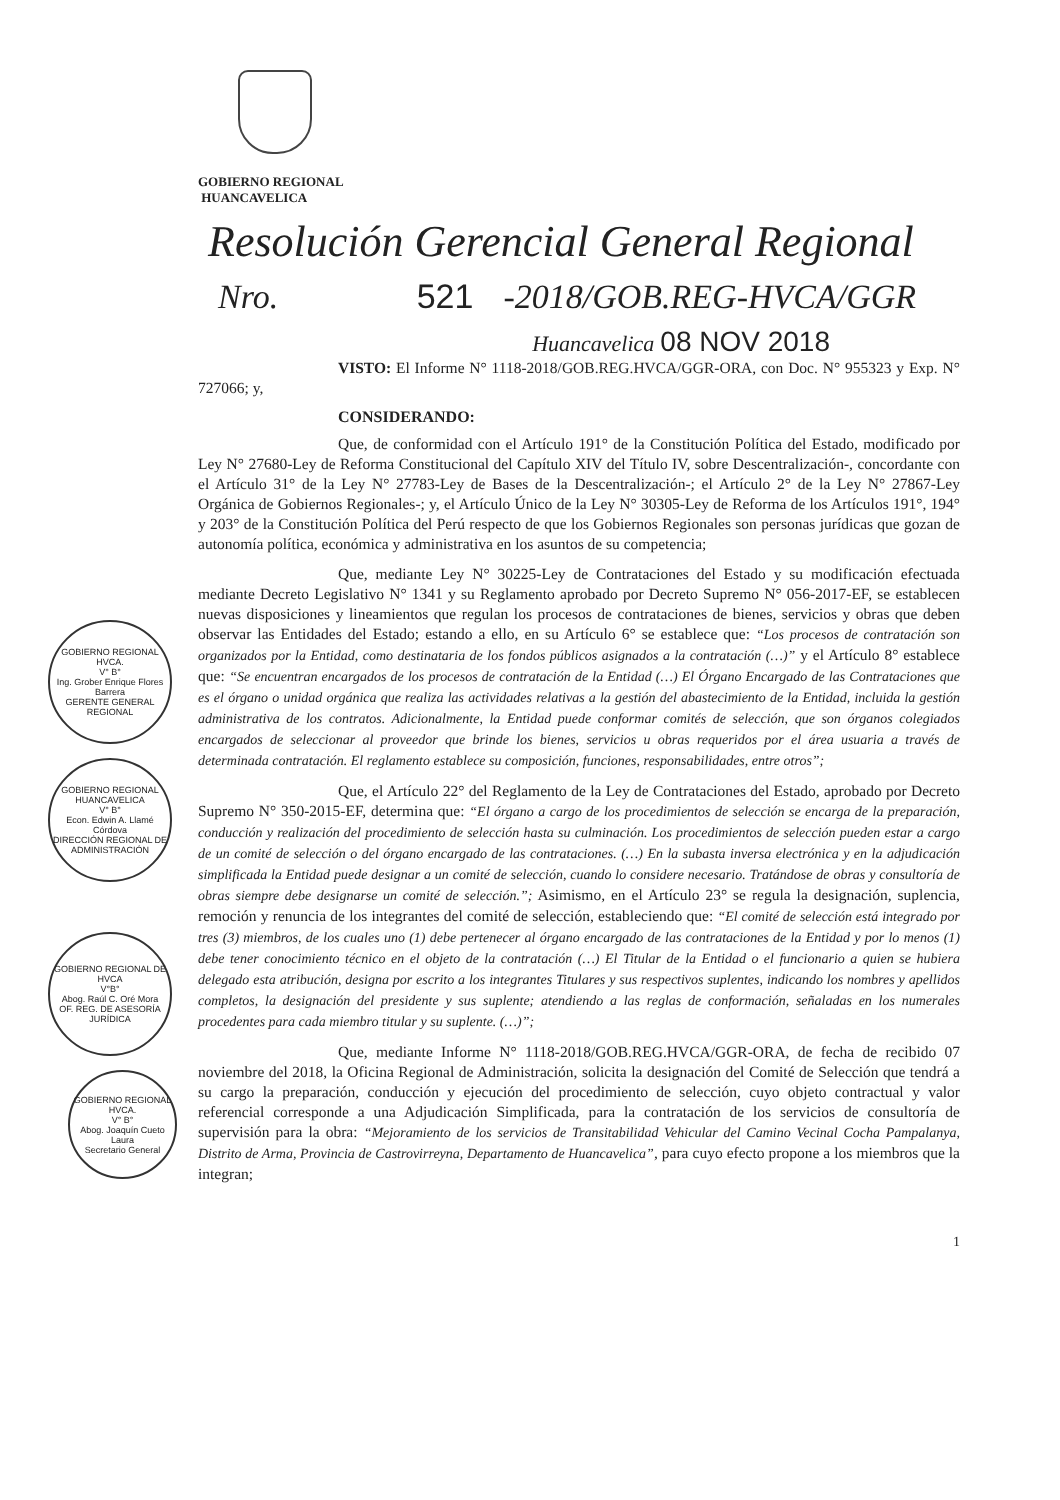GOBIERNO REGIONAL HVCA.
V° B°
Ing. Grober Enrique Flores Barrera
GERENTE GENERAL REGIONAL
GOBIERNO REGIONAL HUANCAVELICA
V° B°
Econ. Edwin A. Llamé Córdova
DIRECCIÓN REGIONAL DE ADMINISTRACIÓN
GOBIERNO REGIONAL DE HVCA
V°B°
Abog. Raúl C. Oré Mora
OF. REG. DE ASESORÍA JURÍDICA
GOBIERNO REGIONAL HVCA.
V° B°
Abog. Joaquín Cueto Laura
Secretario General
GOBIERNO REGIONAL
HUANCAVELICA
Resolución Gerencial General Regional
Nro. 521 -2018/GOB.REG-HVCA/GGR
Huancavelica 08 NOV 2018
VISTO: El Informe N° 1118-2018/GOB.REG.HVCA/GGR-ORA, con Doc. N° 955323 y Exp. N° 727066; y,
CONSIDERANDO:
Que, de conformidad con el Artículo 191° de la Constitución Política del Estado, modificado por Ley N° 27680-Ley de Reforma Constitucional del Capítulo XIV del Título IV, sobre Descentralización-, concordante con el Artículo 31° de la Ley N° 27783-Ley de Bases de la Descentralización-; el Artículo 2° de la Ley N° 27867-Ley Orgánica de Gobiernos Regionales-; y, el Artículo Único de la Ley N° 30305-Ley de Reforma de los Artículos 191°, 194° y 203° de la Constitución Política del Perú respecto de que los Gobiernos Regionales son personas jurídicas que gozan de autonomía política, económica y administrativa en los asuntos de su competencia;
Que, mediante Ley N° 30225-Ley de Contrataciones del Estado y su modificación efectuada mediante Decreto Legislativo N° 1341 y su Reglamento aprobado por Decreto Supremo N° 056-2017-EF, se establecen nuevas disposiciones y lineamientos que regulan los procesos de contrataciones de bienes, servicios y obras que deben observar las Entidades del Estado; estando a ello, en su Artículo 6° se establece que: “Los procesos de contratación son organizados por la Entidad, como destinataria de los fondos públicos asignados a la contratación (…)” y el Artículo 8° establece que: “Se encuentran encargados de los procesos de contratación de la Entidad (…) El Órgano Encargado de las Contrataciones que es el órgano o unidad orgánica que realiza las actividades relativas a la gestión del abastecimiento de la Entidad, incluida la gestión administrativa de los contratos. Adicionalmente, la Entidad puede conformar comités de selección, que son órganos colegiados encargados de seleccionar al proveedor que brinde los bienes, servicios u obras requeridos por el área usuaria a través de determinada contratación. El reglamento establece su composición, funciones, responsabilidades, entre otros”;
Que, el Artículo 22° del Reglamento de la Ley de Contrataciones del Estado, aprobado por Decreto Supremo N° 350-2015-EF, determina que: “El órgano a cargo de los procedimientos de selección se encarga de la preparación, conducción y realización del procedimiento de selección hasta su culminación. Los procedimientos de selección pueden estar a cargo de un comité de selección o del órgano encargado de las contrataciones. (…) En la subasta inversa electrónica y en la adjudicación simplificada la Entidad puede designar a un comité de selección, cuando lo considere necesario. Tratándose de obras y consultoría de obras siempre debe designarse un comité de selección.”; Asimismo, en el Artículo 23° se regula la designación, suplencia, remoción y renuncia de los integrantes del comité de selección, estableciendo que: “El comité de selección está integrado por tres (3) miembros, de los cuales uno (1) debe pertenecer al órgano encargado de las contrataciones de la Entidad y por lo menos (1) debe tener conocimiento técnico en el objeto de la contratación (…) El Titular de la Entidad o el funcionario a quien se hubiera delegado esta atribución, designa por escrito a los integrantes Titulares y sus respectivos suplentes, indicando los nombres y apellidos completos, la designación del presidente y sus suplente; atendiendo a las reglas de conformación, señaladas en los numerales procedentes para cada miembro titular y su suplente. (…)”;
Que, mediante Informe N° 1118-2018/GOB.REG.HVCA/GGR-ORA, de fecha de recibido 07 noviembre del 2018, la Oficina Regional de Administración, solicita la designación del Comité de Selección que tendrá a su cargo la preparación, conducción y ejecución del procedimiento de selección, cuyo objeto contractual y valor referencial corresponde a una Adjudicación Simplificada, para la contratación de los servicios de consultoría de supervisión para la obra: “Mejoramiento de los servicios de Transitabilidad Vehicular del Camino Vecinal Cocha Pampalanya, Distrito de Arma, Provincia de Castrovirreyna, Departamento de Huancavelica”, para cuyo efecto propone a los miembros que la integran;
1